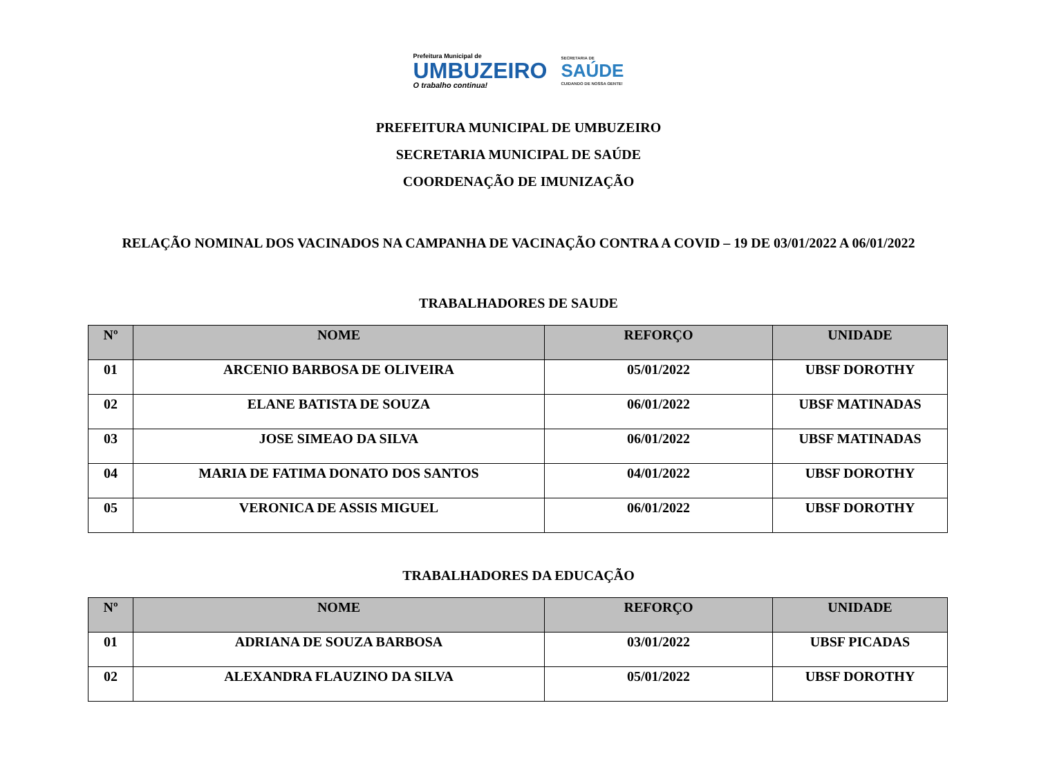Prefeitura Municipal de
UMBUZEIRO
O trabalho continua!
SECRETARIA DE
SAÚDE
CUIDANDO DE NOSSA GENTE!
PREFEITURA MUNICIPAL DE UMBUZEIRO
SECRETARIA MUNICIPAL DE SAÚDE
COORDENAÇÃO DE IMUNIZAÇÃO
RELAÇÃO NOMINAL DOS VACINADOS NA CAMPANHA DE VACINAÇÃO CONTRA A COVID – 19 DE 03/01/2022 A 06/01/2022
TRABALHADORES DE SAUDE
| Nº | NOME | REFORÇO | UNIDADE |
| --- | --- | --- | --- |
| 01 | ARCENIO BARBOSA DE OLIVEIRA | 05/01/2022 | UBSF DOROTHY |
| 02 | ELANE BATISTA DE SOUZA | 06/01/2022 | UBSF MATINADAS |
| 03 | JOSE SIMEAO DA SILVA | 06/01/2022 | UBSF MATINADAS |
| 04 | MARIA DE FATIMA DONATO DOS SANTOS | 04/01/2022 | UBSF DOROTHY |
| 05 | VERONICA DE ASSIS MIGUEL | 06/01/2022 | UBSF DOROTHY |
TRABALHADORES DA EDUCAÇÃO
| Nº | NOME | REFORÇO | UNIDADE |
| --- | --- | --- | --- |
| 01 | ADRIANA DE SOUZA BARBOSA | 03/01/2022 | UBSF PICADAS |
| 02 | ALEXANDRA FLAUZINO DA SILVA | 05/01/2022 | UBSF DOROTHY |